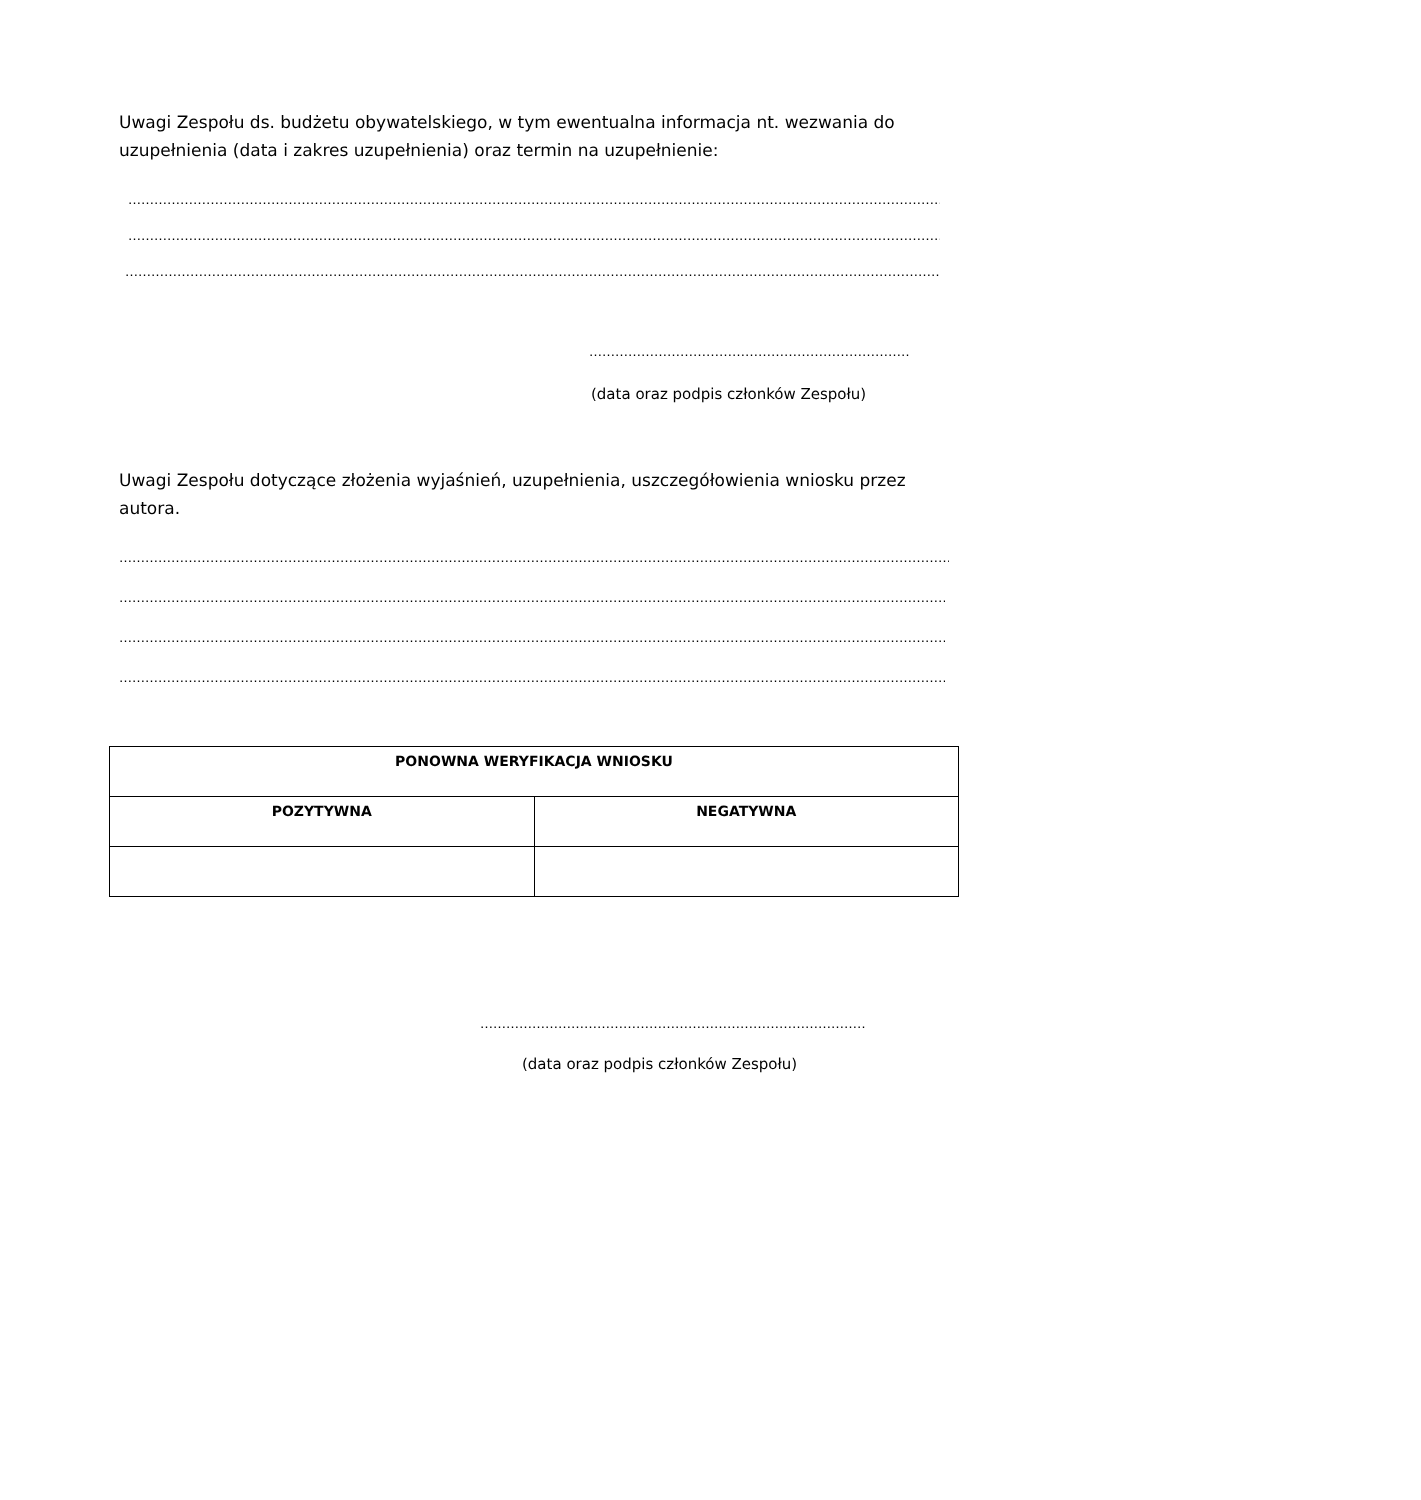Uwagi Zespołu ds. budżetu obywatelskiego, w tym ewentualna informacja nt. wezwania do uzupełnienia (data i zakres uzupełnienia) oraz termin na uzupełnienie:
………………………………………………………………………………………………………………………………………………………………………………
………………………………………………………………………………………………………………………………………………………………………………
………………………………………………………………………………………………………………………………………………………………………………
…………………………………………………………………………
(data oraz podpis członków Zespołu)
Uwagi Zespołu dotyczące złożenia wyjaśnień, uzupełnienia, uszczegółowienia wniosku przez autora.
………………………………………………………………………………………………………………………………………………………………………………
………………………………………………………………………………………………………………………………………………………………………………
………………………………………………………………………………………………………………………………………………………………………………
………………………………………………………………………………………………………………………………………………………………………………
| PONOWNA WERYFIKACJA WNIOSKU | |
| --- | --- |
| POZYTYWNA | NEGATYWNA |
……………………………………………………………………………………………
(data oraz podpis członków Zespołu)